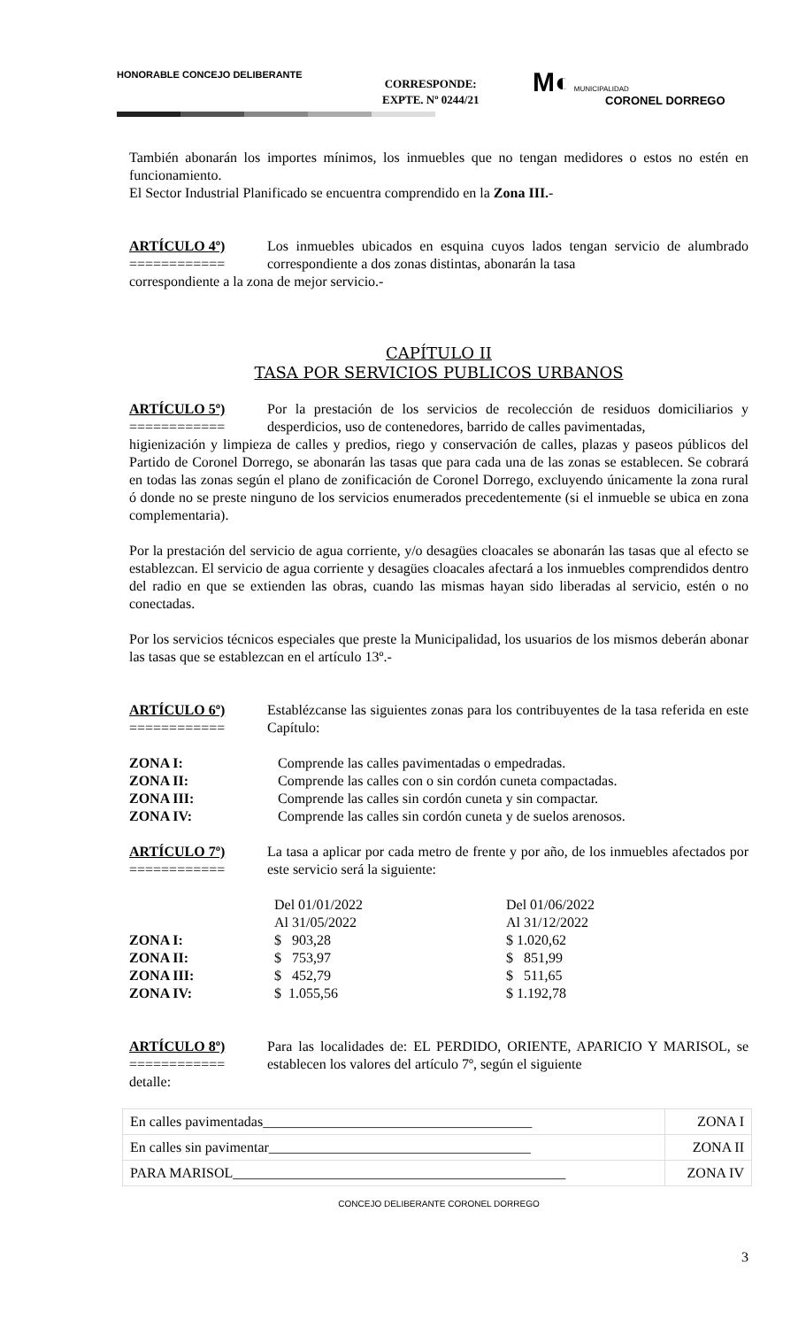HONORABLE CONCEJO DELIBERANTE
CORRESPONDE:
EXPTE. Nº 0244/21
M◐ MUNICIPALIDAD
CORONEL DORREGO
También abonarán los importes mínimos, los inmuebles que no tengan medidores o estos no estén en funcionamiento.
El Sector Industrial Planificado se encuentra comprendido en la Zona III.-
ARTÍCULO 4º)
============
Los inmuebles ubicados en esquina cuyos lados tengan servicio de alumbrado correspondiente a dos zonas distintas, abonarán la tasa
correspondiente a la zona de mejor servicio.-
CAPÍTULO II
TASA POR SERVICIOS PUBLICOS URBANOS
ARTÍCULO 5º)
============
Por la prestación de los servicios de recolección de residuos domiciliarios y desperdicios, uso de contenedores, barrido de calles pavimentadas,
higienización y limpieza de calles y predios, riego y conservación de calles, plazas y paseos públicos del Partido de Coronel Dorrego, se abonarán las tasas que para cada una de las zonas se establecen. Se cobrará en todas las zonas según el plano de zonificación de Coronel Dorrego, excluyendo únicamente la zona rural ó donde no se preste ninguno de los servicios enumerados precedentemente (si el inmueble se ubica en zona complementaria).
Por la prestación del servicio de agua corriente, y/o desagües cloacales se abonarán las tasas que al efecto se establezcan. El servicio de agua corriente y desagües cloacales afectará a los inmuebles comprendidos dentro del radio en que se extienden las obras, cuando las mismas hayan sido liberadas al servicio, estén o no conectadas.
Por los servicios técnicos especiales que preste la Municipalidad, los usuarios de los mismos deberán abonar las tasas que se establezcan en el artículo 13º.-
ARTÍCULO 6º)
============
Establézcanse las siguientes zonas para los contribuyentes de la tasa referida en este Capítulo:
| ZONA I: | Comprende las calles pavimentadas o empedradas. |
| ZONA II: | Comprende las calles con o sin cordón cuneta compactadas. |
| ZONA III: | Comprende las calles sin cordón cuneta y sin compactar. |
| ZONA IV: | Comprende las calles sin cordón cuneta y de suelos arenosos. |
ARTÍCULO 7º)
============
La tasa a aplicar por cada metro de frente y por año, de los inmuebles afectados por este servicio será la siguiente:
| | Del 01/01/2022 Al 31/05/2022 | Del 01/06/2022 Al 31/12/2022 |
| ZONA I: | $ 903,28 | $ 1.020,62 |
| ZONA II: | $ 753,97 | $ 851,99 |
| ZONA III: | $ 452,79 | $ 511,65 |
| ZONA IV: | $ 1.055,56 | $ 1.192,78 |
ARTÍCULO 8º)
============
Para las localidades de: EL PERDIDO, ORIENTE, APARICIO Y MARISOL, se establecen los valores del artículo 7º, según el siguiente
detalle:
| En calles pavimentadas______________________________________ | ZONA I |
| En calles sin pavimentar_____________________________________ | ZONA II |
| PARA MARISOL_______________________________________________ | ZONA IV |
CONCEJO DELIBERANTE CORONEL DORREGO
3